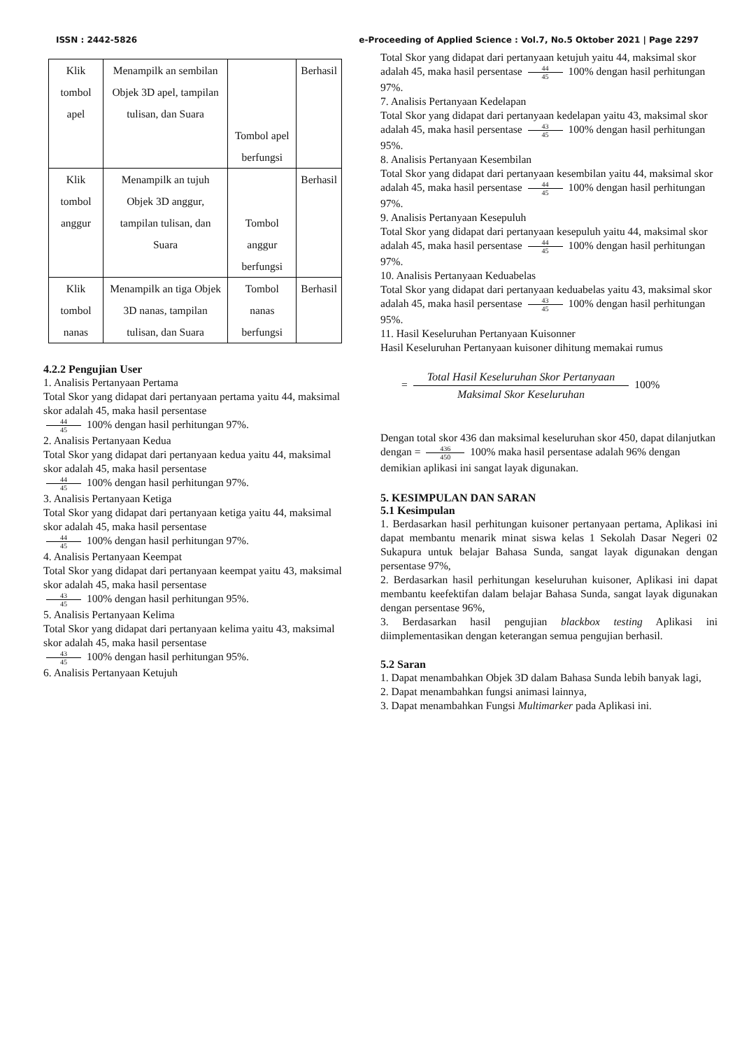ISSN : 2442-5826 e-Proceeding of Applied Science : Vol.7, No.5 Oktober 2021 | Page 2297
| Klik tombol apel | Menampilk an sembilan Objek 3D apel, tampilan tulisan, dan Suara | Tombol apel berfungsi | Berhasil |
| Klik tombol anggur | Menampilk an tujuh Objek 3D anggur, tampilan tulisan, dan Suara | Tombol anggur berfungsi | Berhasil |
| Klik tombol nanas | Menampilk an tiga Objek 3D nanas, tampilan tulisan, dan Suara | Tombol nanas berfungsi | Berhasil |
4.2.2 Pengujian User
1. Analisis Pertanyaan Pertama
Total Skor yang didapat dari pertanyaan pertama yaitu 44, maksimal skor adalah 45, maka hasil persentase
44 45 100% dengan hasil perhitungan 97%.
2. Analisis Pertanyaan Kedua
Total Skor yang didapat dari pertanyaan kedua yaitu 44, maksimal skor adalah 45, maka hasil persentase
44 45 100% dengan hasil perhitungan 97%.
3. Analisis Pertanyaan Ketiga
Total Skor yang didapat dari pertanyaan ketiga yaitu 44, maksimal skor adalah 45, maka hasil persentase
44 45 100% dengan hasil perhitungan 97%.
4. Analisis Pertanyaan Keempat
Total Skor yang didapat dari pertanyaan keempat yaitu 43, maksimal skor adalah 45, maka hasil persentase
43 45 100% dengan hasil perhitungan 95%.
5. Analisis Pertanyaan Kelima
Total Skor yang didapat dari pertanyaan kelima yaitu 43, maksimal skor adalah 45, maka hasil persentase
43 45 100% dengan hasil perhitungan 95%.
6. Analisis Pertanyaan Ketujuh
Total Skor yang didapat dari pertanyaan ketujuh yaitu 44, maksimal skor adalah 45, maka hasil persentase 44 45 100% dengan hasil perhitungan 97%.
7. Analisis Pertanyaan Kedelapan
Total Skor yang didapat dari pertanyaan kedelapan yaitu 43, maksimal skor adalah 45, maka hasil persentase 43 45 100% dengan hasil perhitungan 95%.
8. Analisis Pertanyaan Kesembilan
Total Skor yang didapat dari pertanyaan kesembilan yaitu 44, maksimal skor adalah 45, maka hasil persentase 44 45 100% dengan hasil perhitungan 97%.
9. Analisis Pertanyaan Kesepuluh
Total Skor yang didapat dari pertanyaan kesepuluh yaitu 44, maksimal skor adalah 45, maka hasil persentase 44 45 100% dengan hasil perhitungan 97%.
10. Analisis Pertanyaan Keduabelas
Total Skor yang didapat dari pertanyaan keduabelas yaitu 43, maksimal skor adalah 45, maka hasil persentase 43 45 100% dengan hasil perhitungan 95%.
11. Hasil Keseluruhan Pertanyaan Kuisonner
Hasil Keseluruhan Pertanyaan kuisoner dihitung memakai rumus
= Total Hasil Keseluruhan Skor Pertanyaan Maksimal Skor Keseluruhan 100%
Dengan total skor 436 dan maksimal keseluruhan skor 450, dapat dilanjutkan dengan = 436 450 100% maka hasil persentase adalah 96% dengan demikian aplikasi ini sangat layak digunakan.
5. KESIMPULAN DAN SARAN
5.1 Kesimpulan
1. Berdasarkan hasil perhitungan kuisoner pertanyaan pertama, Aplikasi ini dapat membantu menarik minat siswa kelas 1 Sekolah Dasar Negeri 02 Sukapura untuk belajar Bahasa Sunda, sangat layak digunakan dengan persentase 97%,
2. Berdasarkan hasil perhitungan keseluruhan kuisoner, Aplikasi ini dapat membantu keefektifan dalam belajar Bahasa Sunda, sangat layak digunakan dengan persentase 96%,
3. Berdasarkan hasil pengujian blackbox testing Aplikasi ini diimplementasikan dengan keterangan semua pengujian berhasil.
5.2 Saran
1. Dapat menambahkan Objek 3D dalam Bahasa Sunda lebih banyak lagi,
2. Dapat menambahkan fungsi animasi lainnya,
3. Dapat menambahkan Fungsi Multimarker pada Aplikasi ini.